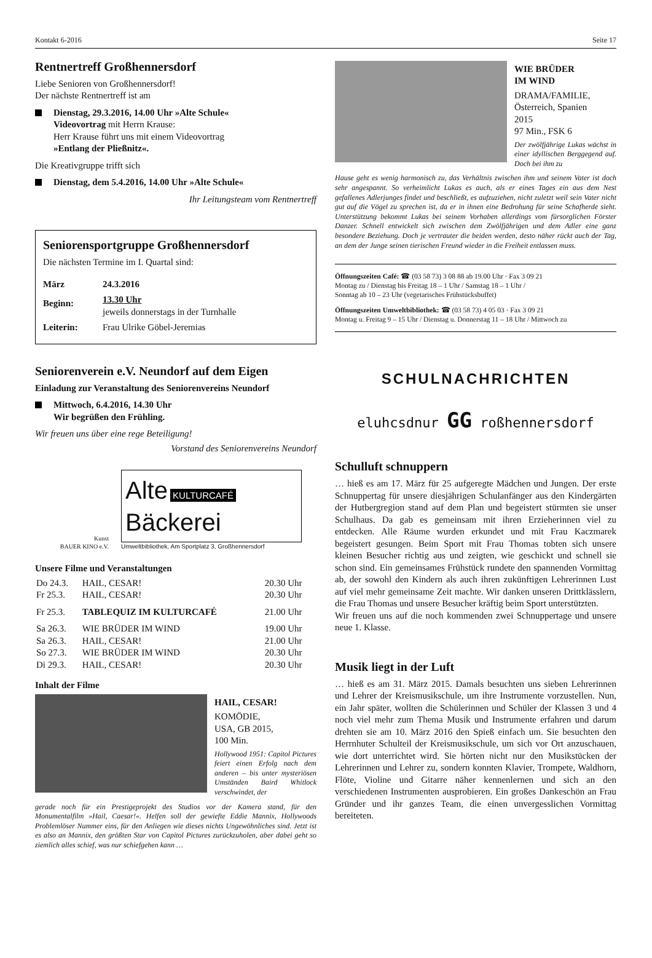Kontakt 6-2016 Seite 17
Rentnertreff Großhennersdorf
Liebe Senioren von Großhennersdorf!
Der nächste Rentnertreff ist am
Dienstag, 29.3.2016, 14.00 Uhr »Alte Schule«
Videovortrag mit Herrn Krause:
Herr Krause führt uns mit einem Videovortrag
»Entlang der Pließnitz«.
Die Kreativgruppe trifft sich
Dienstag, dem 5.4.2016, 14.00 Uhr »Alte Schule«
Ihr Leitungsteam vom Rentnertreff
Seniorensportgruppe Großhennersdorf
Die nächsten Termine im I. Quartal sind:
| März | 24.3.2016 |
| Beginn: | 13.30 Uhr jeweils donnerstags in der Turnhalle |
| Leiterin: | Frau Ulrike Göbel-Jeremias |
Seniorenverein e.V. Neundorf auf dem Eigen
Einladung zur Veranstaltung des Seniorenvereins Neundorf
Mittwoch, 6.4.2016, 14.30 Uhr
Wir begrüßen den Frühling.
Wir freuen uns über eine rege Beteiligung!
Vorstand des Seniorenvereins Neundorf
Kunst
BAUER KINO e.V.
Alte KULTURCAFÉ
Bäckerei
Umweltbibliothek, Am Sportplatz 3, Großhennersdorf
Unsere Filme und Veranstaltungen
| Do 24.3. | HAIL, CESAR! | 20.30 Uhr |
| Fr 25.3. | HAIL, CESAR! | 20.30 Uhr |
| Fr 25.3. | TABLEQUIZ IM KULTURCAFÉ | 21.00 Uhr |
| Sa 26.3. | WIE BRÜDER IM WIND | 19.00 Uhr |
| Sa 26.3. | HAIL, CESAR! | 21.00 Uhr |
| So 27.3. | WIE BRÜDER IM WIND | 20.30 Uhr |
| Di 29.3. | HAIL, CESAR! | 20.30 Uhr |
Inhalt der Filme
HAIL, CESAR!
KOMÖDIE,
USA, GB 2015,
100 Min.
Hollywood 1951: Capitol Pictures feiert einen Erfolg nach dem anderen – bis unter mysteriösen Umständen Baird Whitlock verschwindet, der
gerade noch für ein Prestigeprojekt des Studios vor der Kamera stand, für den Monumentalfilm »Hail, Caesar!«. Helfen soll der gewiefte Eddie Mannix, Hollywoods Problemlöser Nummer eins, für den Anliegen wie dieses nichts Ungewöhnliches sind. Jetzt ist es also an Mannix, den größten Star von Capitol Pictures zurückzuholen, aber dabei geht so ziemlich alles schief, was nur schiefgehen kann …
WIE BRÜDER
IM WIND
DRAMA/FAMILIE,
Österreich, Spanien
2015
97 Min., FSK 6
Der zwölfjährige Lukas wächst in einer idyllischen Berggegend auf. Doch bei ihm zu
Hause geht es wenig harmonisch zu, das Verhältnis zwischen ihm und seinem Vater ist doch sehr angespannt. So verheimlicht Lukas es auch, als er eines Tages ein aus dem Nest gefallenes Adlerjunges findet und beschließt, es aufzuziehen, nicht zuletzt weil sein Vater nicht gut auf die Vögel zu sprechen ist, da er in ihnen eine Bedrohung für seine Schafherde sieht. Unterstützung bekommt Lukas bei seinem Vorhaben allerdings vom fürsorglichen Förster Danzer. Schnell entwickelt sich zwischen dem Zwölfjährigen und dem Adler eine ganz besondere Beziehung. Doch je vertrauter die beiden werden, desto näher rückt auch der Tag, an dem der Junge seinen tierischen Freund wieder in die Freiheit entlassen muss.
Öffnungszeiten Café: ☎ (03 58 73) 3 08 88 ab 19.00 Uhr · Fax 3 09 21
Montag zu / Dienstag bis Freitag 18 – 1 Uhr / Samstag 18 – 1 Uhr /
Sonntag ab 10 – 23 Uhr (vegetarisches Frühstücksbuffet)
Öffnungszeiten Umweltbibliothek: ☎ (03 58 73) 4 05 03 · Fax 3 09 21
Montag u. Freitag 9 – 15 Uhr / Dienstag u. Donnerstag 11 – 18 Uhr / Mittwoch zu
SCHULNACHRICHTEN
eluhcsdnur GG roßhennersdorf
Schulluft schnuppern
… hieß es am 17. März für 25 aufgeregte Mädchen und Jungen. Der erste Schnuppertag für unsere diesjährigen Schulanfänger aus den Kindergärten der Hutbergregion stand auf dem Plan und begeistert stürmten sie unser Schulhaus. Da gab es gemeinsam mit ihren Erzieherinnen viel zu entdecken. Alle Räume wurden erkundet und mit Frau Kaczmarek begeistert gesungen. Beim Sport mit Frau Thomas tobten sich unsere kleinen Besucher richtig aus und zeigten, wie geschickt und schnell sie schon sind. Ein gemeinsames Frühstück rundete den spannenden Vormittag ab, der sowohl den Kindern als auch ihren zukünftigen Lehrerinnen Lust auf viel mehr gemeinsame Zeit machte. Wir danken unseren Drittklässlern, die Frau Thomas und unsere Besucher kräftig beim Sport unterstützten.
Wir freuen uns auf die noch kommenden zwei Schnuppertage und unsere neue 1. Klasse.
Musik liegt in der Luft
… hieß es am 31. März 2015. Damals besuchten uns sieben Lehrerinnen und Lehrer der Kreismusikschule, um ihre Instrumente vorzustellen. Nun, ein Jahr später, wollten die Schülerinnen und Schüler der Klassen 3 und 4 noch viel mehr zum Thema Musik und Instrumente erfahren und darum drehten sie am 10. März 2016 den Spieß einfach um. Sie besuchten den Herrnhuter Schulteil der Kreismusikschule, um sich vor Ort anzuschauen, wie dort unterrichtet wird. Sie hörten nicht nur den Musikstücken der Lehrerinnen und Lehrer zu, sondern konnten Klavier, Trompete, Waldhorn, Flöte, Violine und Gitarre näher kennenlernen und sich an den verschiedenen Instrumenten ausprobieren. Ein großes Dankeschön an Frau Gründer und ihr ganzes Team, die einen unvergesslichen Vormittag bereiteten.